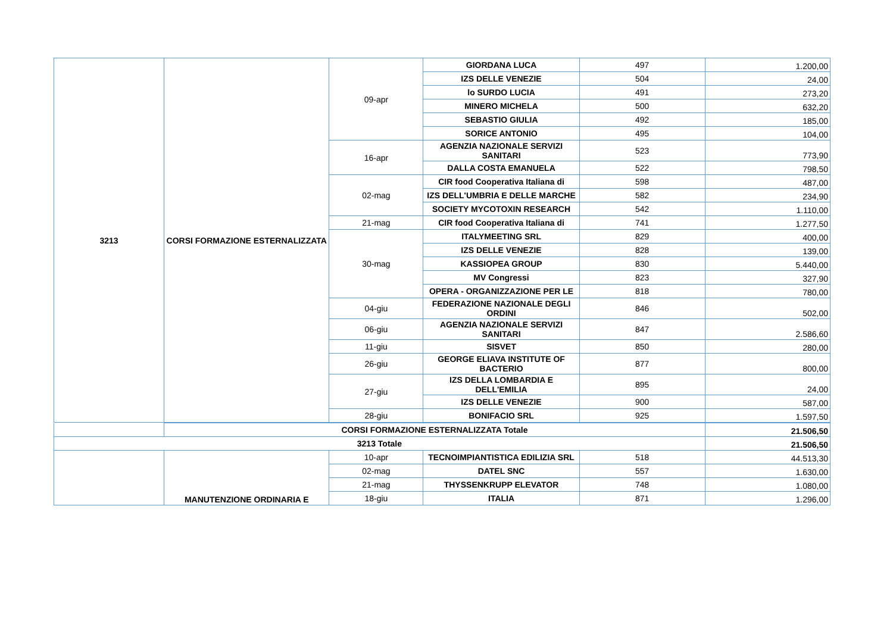| 3213 | CORSI FORMAZIONE ESTERNALIZZATA | 09-apr | GIORDANA LUCA | 497 | 1.200,00 |
| | | | IZS DELLE VENEZIE | 504 | 24,00 |
| | | | lo SURDO LUCIA | 491 | 273,20 |
| | | | MINERO MICHELA | 500 | 632,20 |
| | | | SEBASTIO GIULIA | 492 | 185,00 |
| | | | SORICE ANTONIO | 495 | 104,00 |
| | | 16-apr | AGENZIA NAZIONALE SERVIZI SANITARI | 523 | 773,90 |
| | | | DALLA COSTA EMANUELA | 522 | 798,50 |
| | | 02-mag | CIR food Cooperativa Italiana di | 598 | 487,00 |
| | | | IZS DELL'UMBRIA E DELLE MARCHE | 582 | 234,90 |
| | | | SOCIETY MYCOTOXIN RESEARCH | 542 | 1.110,00 |
| | | 21-mag | CIR food Cooperativa Italiana di | 741 | 1.277,50 |
| | | 30-mag | ITALYMEETING SRL | 829 | 400,00 |
| | | | IZS DELLE VENEZIE | 828 | 139,00 |
| | | | KASSIOPEA GROUP | 830 | 5.440,00 |
| | | | MV Congressi | 823 | 327,90 |
| | | | OPERA - ORGANIZZAZIONE PER LE | 818 | 780,00 |
| | | 04-giu | FEDERAZIONE NAZIONALE DEGLI ORDINI | 846 | 502,00 |
| | | 06-giu | AGENZIA NAZIONALE SERVIZI SANITARI | 847 | 2.586,60 |
| | | 11-giu | SISVET | 850 | 280,00 |
| | | 26-giu | GEORGE ELIAVA INSTITUTE OF BACTERIO | 877 | 800,00 |
| | | 27-giu | IZS DELLA LOMBARDIA E DELL'EMILIA | 895 | 24,00 |
| | | | IZS DELLE VENEZIE | 900 | 587,00 |
| | | 28-giu | BONIFACIO SRL | 925 | 1.597,50 |
| | CORSI FORMAZIONE ESTERNALIZZATA Totale | | | | 21.506,50 |
| 3213 Totale | | | | | 21.506,50 |
| | MANUTENZIONE ORDINARIA E | 10-apr | TECNOIMPIANTISTICA EDILIZIA SRL | 518 | 44.513,30 |
| | | 02-mag | DATEL SNC | 557 | 1.630,00 |
| | | 21-mag | THYSSENKRUPP ELEVATOR | 748 | 1.080,00 |
| | | 18-giu | ITALIA | 871 | 1.296,00 |